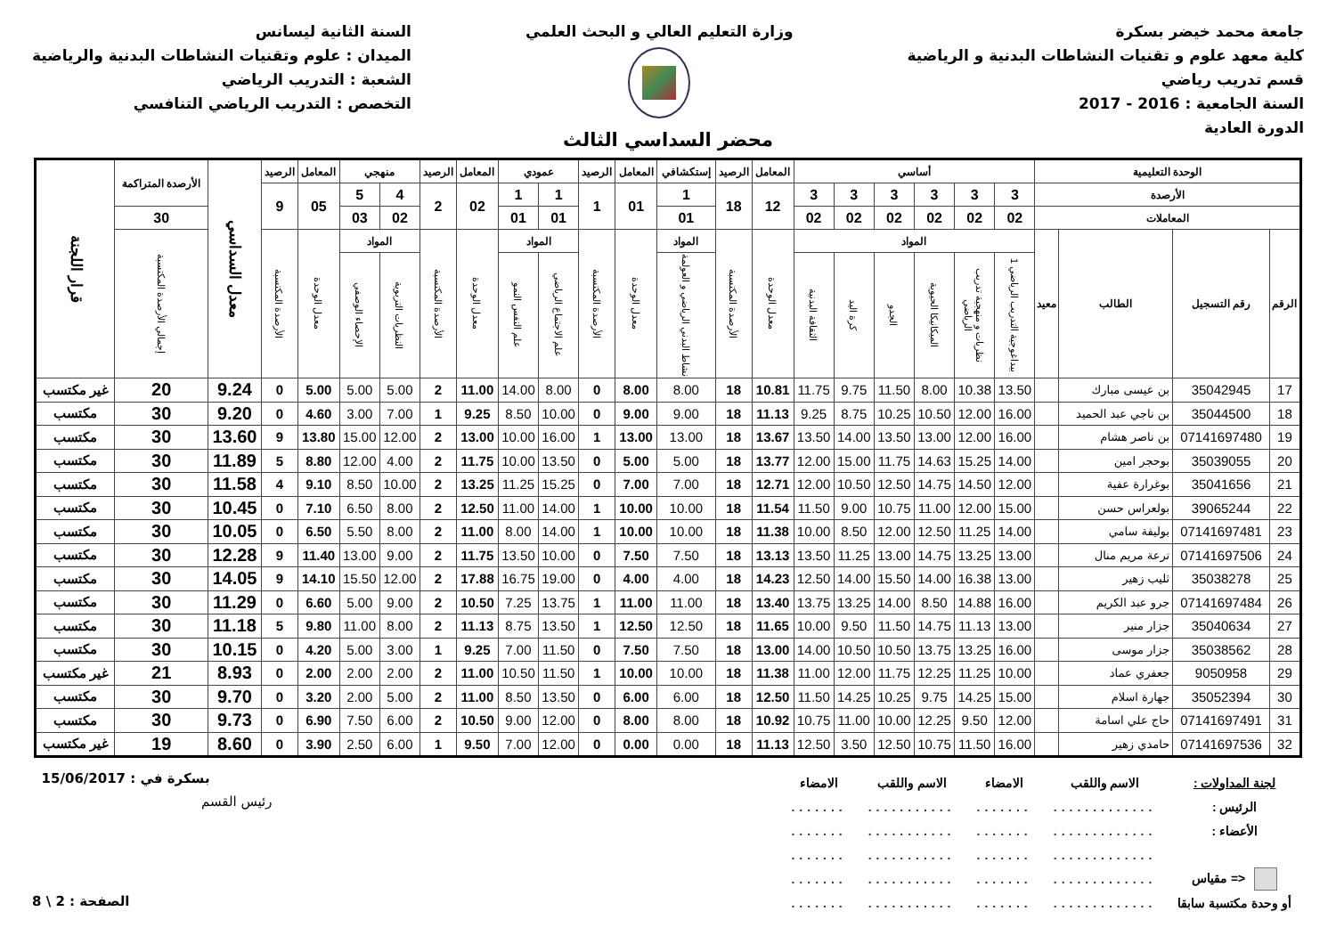جامعة محمد خيضر بسكرة
كلية معهد علوم و تقنيات النشاطات البدنية و الرياضية
قسم تدريب رياضي
السنة الجامعية : 2016 - 2017
الدورة العادية
وزارة التعليم العالي و البحث العلمي
السنة الثانية ليسانس
الميدان : علوم وتقنيات النشاطات البدنية والرياضية
الشعبة : التدريب الرياضي
التخصص : التدريب الرياضي التنافسي
محضر السداسي الثالث
| الوحدة التعليمية | | | | أساسي | | | | | | المعامل | الرصيد | إستكشافي | المعامل | الرصيد | عمودي | | المعامل | الرصيد | منهجي | | المعامل | الرصيد | معدل السداسي | الأرصدة المتراكمة | قرار اللجنة |
| --- | --- | --- | --- | --- | --- | --- | --- | --- | --- | --- | --- | --- | --- | --- | --- | --- | --- | --- | --- | --- | --- | --- | --- | --- | --- |
| الأرصدة | | | | 3 | 3 | 3 | 3 | 3 | 3 | 12 | 18 | 1 | 01 | 1 | 1 | 1 | 02 | 2 | 4 | 5 | 05 | 9 | | | |
| المعاملات | | | | 02 | 02 | 02 | 02 | 02 | 02 | | | 01 | | | 01 | 01 | | | 02 | 03 | | | | 30 | |
| الرقم | رقم التسجيل | الطالب | معيد | المواد | | | | | | معدل الوحدة | الأرصدة المكتسبة | المواد | معدل الوحدة | الأرصدة المكتسبة | المواد | | معدل الوحدة | الأرصدة المكتسبة | المواد | | معدل الوحدة | الأرصدة المكتسبة | | إجمالي الأرصدة المكتسبة | |
| | | | | بيداغوجية التدريب الرياضي 1 | نظريات و منهجية تدريب الرياضي | الميكانيكا الحيوية | الجدو | كرة اليد | الثقافة البدنية | | | نشاط البدني الرياضي و العولمة | | | علم الاجتماع الرياضي | علم النفس النمو | | | النظريات التربوية | الإحصاء الوصفي | | | | | |
| 17 | 35042945 | بن عيسى مبارك | | 13.50 | 10.38 | 8.00 | 11.50 | 9.75 | 11.75 | 10.81 | 18 | 8.00 | 8.00 | 0 | 8.00 | 14.00 | 11.00 | 2 | 5.00 | 5.00 | 5.00 | 0 | 9.24 | 20 | غير مكتسب |
| 18 | 35044500 | بن ناجي عبد الحميد | | 16.00 | 12.00 | 10.50 | 10.25 | 8.75 | 9.25 | 11.13 | 18 | 9.00 | 9.00 | 0 | 10.00 | 8.50 | 9.25 | 1 | 7.00 | 3.00 | 4.60 | 0 | 9.20 | 30 | مكتسب |
| 19 | 07141697480 | بن ناصر هشام | | 16.00 | 12.00 | 13.00 | 13.50 | 14.00 | 13.50 | 13.67 | 18 | 13.00 | 13.00 | 1 | 16.00 | 10.00 | 13.00 | 2 | 12.00 | 15.00 | 13.80 | 9 | 13.60 | 30 | مكتسب |
| 20 | 35039055 | بوحجر امين | | 14.00 | 15.25 | 14.63 | 11.75 | 15.00 | 12.00 | 13.77 | 18 | 5.00 | 5.00 | 0 | 13.50 | 10.00 | 11.75 | 2 | 4.00 | 12.00 | 8.80 | 5 | 11.89 | 30 | مكتسب |
| 21 | 35041656 | بوغرارة عفية | | 12.00 | 14.50 | 14.75 | 12.50 | 10.50 | 12.00 | 12.71 | 18 | 7.00 | 7.00 | 0 | 15.25 | 11.25 | 13.25 | 2 | 10.00 | 8.50 | 9.10 | 4 | 11.58 | 30 | مكتسب |
| 22 | 39065244 | بولعراس حسن | | 15.00 | 12.00 | 11.00 | 10.75 | 9.00 | 11.50 | 11.54 | 18 | 10.00 | 10.00 | 1 | 14.00 | 11.00 | 12.50 | 2 | 8.00 | 6.50 | 7.10 | 0 | 10.45 | 30 | مكتسب |
| 23 | 07141697481 | بوليفة سامي | | 14.00 | 11.25 | 12.50 | 12.00 | 8.50 | 10.00 | 11.38 | 18 | 10.00 | 10.00 | 1 | 14.00 | 8.00 | 11.00 | 2 | 8.00 | 5.50 | 6.50 | 0 | 10.05 | 30 | مكتسب |
| 24 | 07141697506 | ترعة مريم منال | | 13.00 | 13.25 | 14.75 | 13.00 | 11.25 | 13.50 | 13.13 | 18 | 7.50 | 7.50 | 0 | 10.00 | 13.50 | 11.75 | 2 | 9.00 | 13.00 | 11.40 | 9 | 12.28 | 30 | مكتسب |
| 25 | 35038278 | ثليب زهير | | 13.00 | 16.38 | 14.00 | 15.50 | 14.00 | 12.50 | 14.23 | 18 | 4.00 | 4.00 | 0 | 19.00 | 16.75 | 17.88 | 2 | 12.00 | 15.50 | 14.10 | 9 | 14.05 | 30 | مكتسب |
| 26 | 07141697484 | جرو عبد الكريم | | 16.00 | 14.88 | 8.50 | 14.00 | 13.25 | 13.75 | 13.40 | 18 | 11.00 | 11.00 | 1 | 13.75 | 7.25 | 10.50 | 2 | 9.00 | 5.00 | 6.60 | 0 | 11.29 | 30 | مكتسب |
| 27 | 35040634 | جزار منير | | 13.00 | 11.13 | 14.75 | 11.50 | 9.50 | 10.00 | 11.65 | 18 | 12.50 | 12.50 | 1 | 13.50 | 8.75 | 11.13 | 2 | 8.00 | 11.00 | 9.80 | 5 | 11.18 | 30 | مكتسب |
| 28 | 35038562 | جزار موسى | | 16.00 | 13.25 | 13.75 | 10.50 | 10.50 | 14.00 | 13.00 | 18 | 7.50 | 7.50 | 0 | 11.50 | 7.00 | 9.25 | 1 | 3.00 | 5.00 | 4.20 | 0 | 10.15 | 30 | مكتسب |
| 29 | 9050958 | جعفري عماد | | 10.00 | 11.25 | 12.25 | 11.75 | 12.00 | 11.00 | 11.38 | 18 | 10.00 | 10.00 | 1 | 11.50 | 10.50 | 11.00 | 2 | 2.00 | 2.00 | 2.00 | 0 | 8.93 | 21 | غير مكتسب |
| 30 | 35052394 | جهارة اسلام | | 15.00 | 14.25 | 9.75 | 10.25 | 14.25 | 11.50 | 12.50 | 18 | 6.00 | 6.00 | 0 | 13.50 | 8.50 | 11.00 | 2 | 5.00 | 2.00 | 3.20 | 0 | 9.70 | 30 | مكتسب |
| 31 | 07141697491 | حاج علي اسامة | | 12.00 | 9.50 | 12.25 | 10.00 | 11.00 | 10.75 | 10.92 | 18 | 8.00 | 8.00 | 0 | 12.00 | 9.00 | 10.50 | 2 | 6.00 | 7.50 | 6.90 | 0 | 9.73 | 30 | مكتسب |
| 32 | 07141697536 | حامدي زهير | | 16.00 | 11.50 | 10.75 | 12.50 | 3.50 | 12.50 | 11.13 | 18 | 0.00 | 0.00 | 0 | 12.00 | 7.00 | 9.50 | 1 | 6.00 | 2.50 | 3.90 | 0 | 8.60 | 19 | غير مكتسب |
| لجنة المداولات : | الاسم واللقب | الامضاء | الاسم واللقب | الامضاء |
| الرئيس : | ............. | ....... | ........... | ....... |
| الأعضاء : | ............. | ....... | ........... | ....... |
| | ............. | ....... | ........... | ....... |
| <= مقياس | ............. | ....... | ........... | ....... |
| أو وحدة مكتسبة سابقا | ............. | ....... | ........... | ....... |
بسكرة في : 15/06/2017
رئيس القسم
الصفحة : 2 \ 8